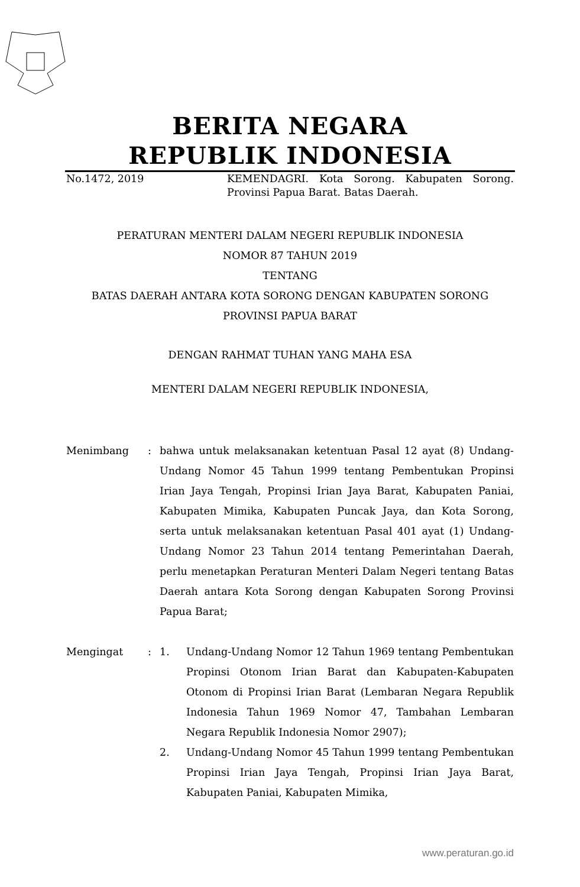BERITA NEGARA
REPUBLIK INDONESIA
No.1472, 2019 KEMENDAGRI. Kota Sorong. Kabupaten Sorong. Provinsi Papua Barat. Batas Daerah.
PERATURAN MENTERI DALAM NEGERI REPUBLIK INDONESIA
NOMOR 87 TAHUN 2019
TENTANG
BATAS DAERAH ANTARA KOTA SORONG DENGAN KABUPATEN SORONG
PROVINSI PAPUA BARAT
DENGAN RAHMAT TUHAN YANG MAHA ESA
MENTERI DALAM NEGERI REPUBLIK INDONESIA,
Menimbang : bahwa untuk melaksanakan ketentuan Pasal 12 ayat (8) Undang-Undang Nomor 45 Tahun 1999 tentang Pembentukan Propinsi Irian Jaya Tengah, Propinsi Irian Jaya Barat, Kabupaten Paniai, Kabupaten Mimika, Kabupaten Puncak Jaya, dan Kota Sorong, serta untuk melaksanakan ketentuan Pasal 401 ayat (1) Undang-Undang Nomor 23 Tahun 2014 tentang Pemerintahan Daerah, perlu menetapkan Peraturan Menteri Dalam Negeri tentang Batas Daerah antara Kota Sorong dengan Kabupaten Sorong Provinsi Papua Barat;
Mengingat : 1. Undang-Undang Nomor 12 Tahun 1969 tentang Pembentukan Propinsi Otonom Irian Barat dan Kabupaten-Kabupaten Otonom di Propinsi Irian Barat (Lembaran Negara Republik Indonesia Tahun 1969 Nomor 47, Tambahan Lembaran Negara Republik Indonesia Nomor 2907);
2. Undang-Undang Nomor 45 Tahun 1999 tentang Pembentukan Propinsi Irian Jaya Tengah, Propinsi Irian Jaya Barat, Kabupaten Paniai, Kabupaten Mimika,
www.peraturan.go.id